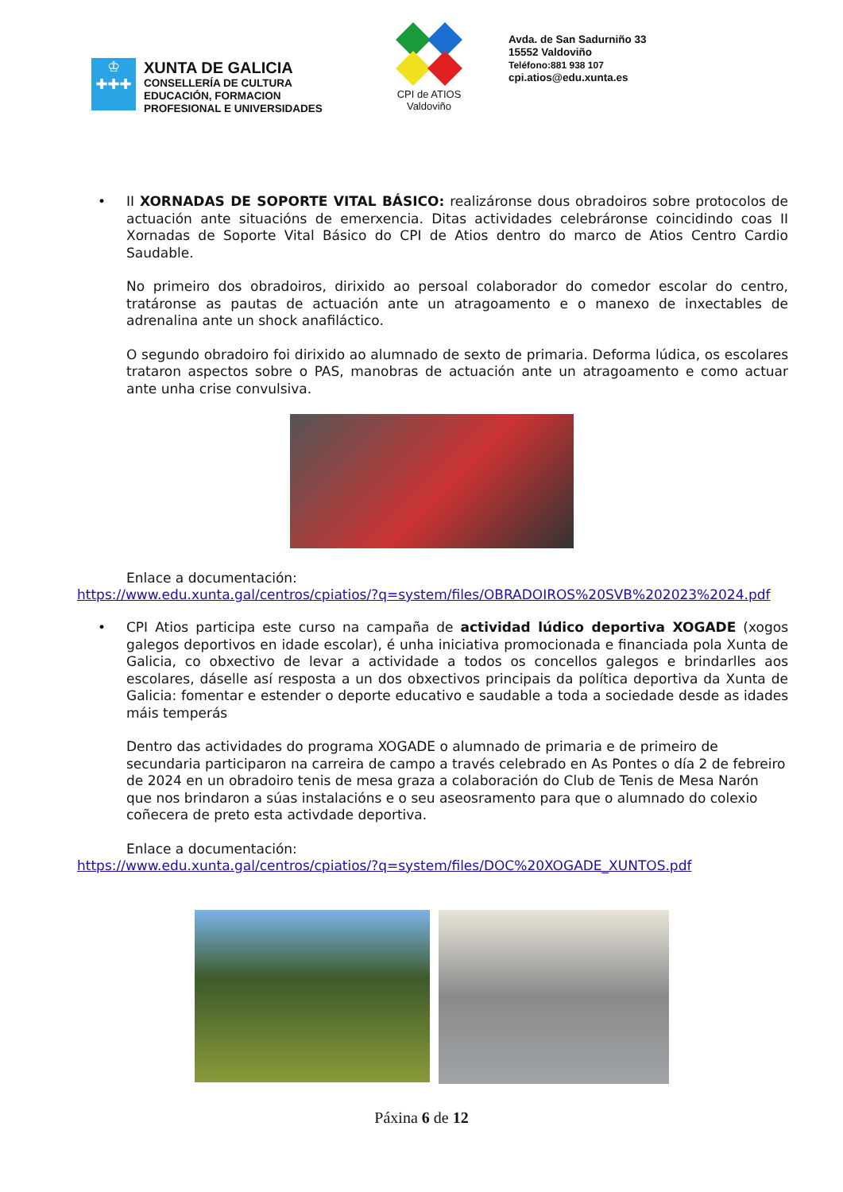♔
✚✚✚
XUNTA DE GALICIA
CONSELLERÍA DE CULTURA
EDUCACIÓN, FORMACION
PROFESIONAL E UNIVERSIDADES
CPI de ATIOS
Valdoviño
Avda. de San Sadurniño 33
15552 Valdoviño
Teléfono:881 938 107
cpi.atios@edu.xunta.es
•
II XORNADAS DE SOPORTE VITAL BÁSICO: realizáronse dous obradoiros sobre protocolos de actuación ante situacións de emerxencia. Ditas actividades celebráronse coincidindo coas II Xornadas de Soporte Vital Básico do CPI de Atios dentro do marco de Atios Centro Cardio Saudable.
No primeiro dos obradoiros, dirixido ao persoal colaborador do comedor escolar do centro, tratáronse as pautas de actuación ante un atragoamento e o manexo de inxectables de adrenalina ante un shock anafiláctico.
O segundo obradoiro foi dirixido ao alumnado de sexto de primaria. Deforma lúdica, os escolares trataron aspectos sobre o PAS, manobras de actuación ante un atragoamento e como actuar ante unha crise convulsiva.
Enlace a documentación:
https://www.edu.xunta.gal/centros/cpiatios/?q=system/files/OBRADOIROS%20SVB%202023%2024.pdf
•
CPI Atios participa este curso na campaña de actividad lúdico deportiva XOGADE (xogos galegos deportivos en idade escolar), é unha iniciativa promocionada e financiada pola Xunta de Galicia, co obxectivo de levar a actividade a todos os concellos galegos e brindarlles aos escolares, dáselle así resposta a un dos obxectivos principais da política deportiva da Xunta de Galicia: fomentar e estender o deporte educativo e saudable a toda a sociedade desde as idades máis temperás
Dentro das actividades do programa XOGADE o alumnado de primaria e de primeiro de secundaria participaron na carreira de campo a través celebrado en As Pontes o día 2 de febreiro de 2024 en un obradoiro tenis de mesa graza a colaboración do Club de Tenis de Mesa Narón que nos brindaron a súas instalacións e o seu aseosramento para que o alumnado do colexio coñecera de preto esta activdade deportiva.
Enlace a documentación:
https://www.edu.xunta.gal/centros/cpiatios/?q=system/files/DOC%20XOGADE_XUNTOS.pdf
Páxina 6 de 12